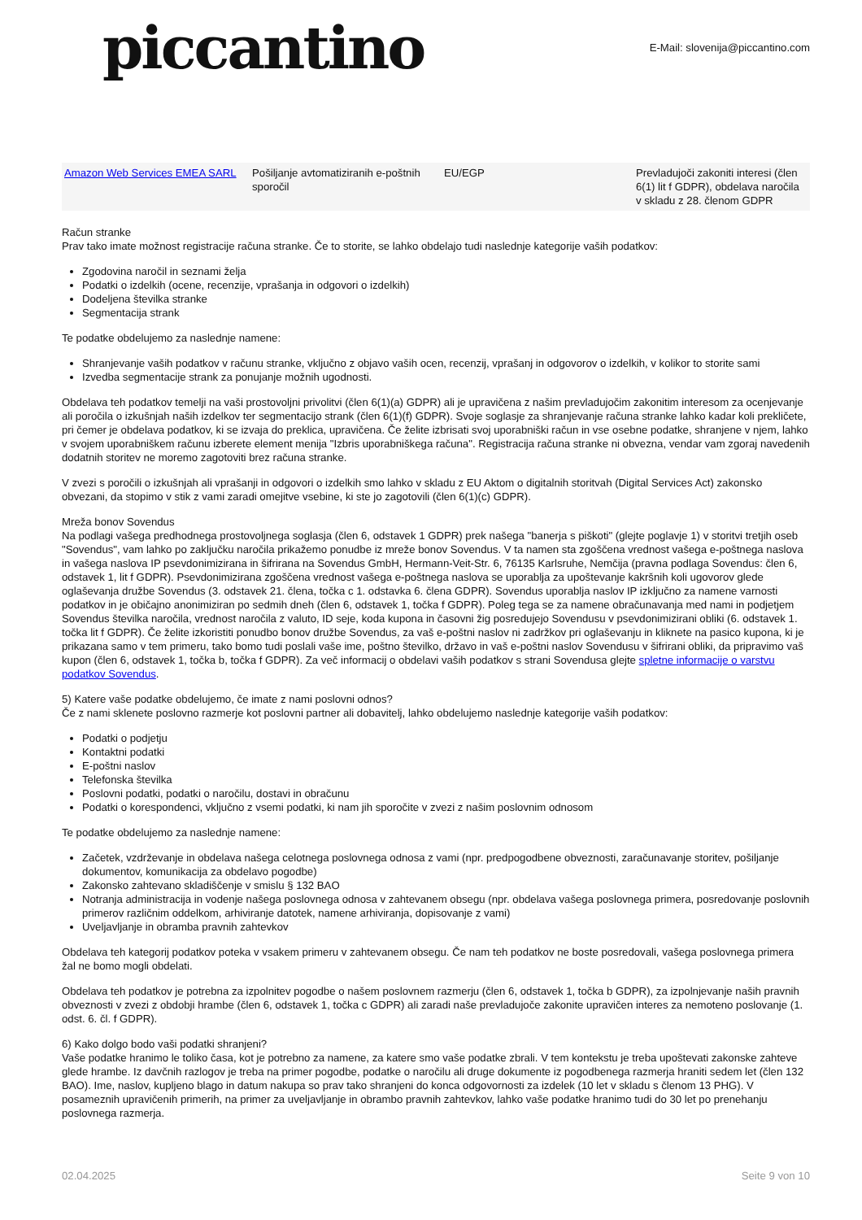piccantino
E-Mail: slovenija@piccantino.com
| Amazon Web Services EMEA SARL | Pošiljanje avtomatiziranih e-poštnih sporočil | EU/EGP | Prevladujoči zakoniti interesi (člen 6(1) lit f GDPR), obdelava naročila v skladu z 28. členom GDPR |
Račun stranke
Prav tako imate možnost registracije računa stranke. Če to storite, se lahko obdelajo tudi naslednje kategorije vaših podatkov:
Zgodovina naročil in seznami želja
Podatki o izdelkih (ocene, recenzije, vprašanja in odgovori o izdelkih)
Dodeljena številka stranke
Segmentacija strank
Te podatke obdelujemo za naslednje namene:
Shranjevanje vaših podatkov v računu stranke, vključno z objavo vaših ocen, recenzij, vprašanj in odgovorov o izdelkih, v kolikor to storite sami
Izvedba segmentacije strank za ponujanje možnih ugodnosti.
Obdelava teh podatkov temelji na vaši prostovoljni privolitvi (člen 6(1)(a) GDPR) ali je upravičena z našim prevladujočim zakonitim interesom za ocenjevanje ali poročila o izkušnjah naših izdelkov ter segmentacijo strank (člen 6(1)(f) GDPR). Svoje soglasje za shranjevanje računa stranke lahko kadar koli prekličete, pri čemer je obdelava podatkov, ki se izvaja do preklica, upravičena. Če želite izbrisati svoj uporabniški račun in vse osebne podatke, shranjene v njem, lahko v svojem uporabniškem računu izberete element menija "Izbris uporabniškega računa". Registracija računa stranke ni obvezna, vendar vam zgoraj navedenih dodatnih storitev ne moremo zagotoviti brez računa stranke.
V zvezi s poročili o izkušnjah ali vprašanji in odgovori o izdelkih smo lahko v skladu z EU Aktom o digitalnih storitvah (Digital Services Act) zakonsko obvezani, da stopimo v stik z vami zaradi omejitve vsebine, ki ste jo zagotovili (člen 6(1)(c) GDPR).
Mreža bonov Sovendus
Na podlagi vašega predhodnega prostovoljnega soglasja (člen 6, odstavek 1 GDPR) prek našega "banerja s piškoti" (glejte poglavje 1) v storitvi tretjih oseb "Sovendus", vam lahko po zaključku naročila prikažemo ponudbe iz mreže bonov Sovendus. V ta namen sta zgoščena vrednost vašega e-poštnega naslova in vašega naslova IP psevdonimizirana in šifrirana na Sovendus GmbH, Hermann-Veit-Str. 6, 76135 Karlsruhe, Nemčija (pravna podlaga Sovendus: člen 6, odstavek 1, lit f GDPR). Psevdonimizirana zgoščena vrednost vašega e-poštnega naslova se uporablja za upoštevanje kakršnih koli ugovorov glede oglaševanja družbe Sovendus (3. odstavek 21. člena, točka c 1. odstavka 6. člena GDPR). Sovendus uporablja naslov IP izključno za namene varnosti podatkov in je običajno anonimiziran po sedmih dneh (člen 6, odstavek 1, točka f GDPR). Poleg tega se za namene obračunavanja med nami in podjetjem Sovendus številka naročila, vrednost naročila z valuto, ID seje, koda kupona in časovni žig posredujejo Sovendusu v psevdonimizirani obliki (6. odstavek 1. točka lit f GDPR). Če želite izkoristiti ponudbo bonov družbe Sovendus, za vaš e-poštni naslov ni zadržkov pri oglaševanju in kliknete na pasico kupona, ki je prikazana samo v tem primeru, tako bomo tudi poslali vaše ime, poštno številko, državo in vaš e-poštni naslov Sovendusu v šifrirani obliki, da pripravimo vaš kupon (člen 6, odstavek 1, točka b, točka f GDPR). Za več informacij o obdelavi vaših podatkov s strani Sovendusa glejte spletne informacije o varstvu podatkov Sovendus.
5) Katere vaše podatke obdelujemo, če imate z nami poslovni odnos?
Če z nami sklenete poslovno razmerje kot poslovni partner ali dobavitelj, lahko obdelujemo naslednje kategorije vaših podatkov:
Podatki o podjetju
Kontaktni podatki
E-poštni naslov
Telefonska številka
Poslovni podatki, podatki o naročilu, dostavi in obračunu
Podatki o korespondenci, vključno z vsemi podatki, ki nam jih sporočite v zvezi z našim poslovnim odnosom
Te podatke obdelujemo za naslednje namene:
Začetek, vzdrževanje in obdelava našega celotnega poslovnega odnosa z vami (npr. predpogodbene obveznosti, zaračunavanje storitev, pošiljanje dokumentov, komunikacija za obdelavo pogodbe)
Zakonsko zahtevano skladiščenje v smislu § 132 BAO
Notranja administracija in vodenje našega poslovnega odnosa v zahtevanem obsegu (npr. obdelava vašega poslovnega primera, posredovanje poslovnih primerov različnim oddelkom, arhiviranje datotek, namene arhiviranja, dopisovanje z vami)
Uveljavljanje in obramba pravnih zahtevkov
Obdelava teh kategorij podatkov poteka v vsakem primeru v zahtevanem obsegu. Če nam teh podatkov ne boste posredovali, vašega poslovnega primera žal ne bomo mogli obdelati.
Obdelava teh podatkov je potrebna za izpolnitev pogodbe o našem poslovnem razmerju (člen 6, odstavek 1, točka b GDPR), za izpolnjevanje naših pravnih obveznosti v zvezi z obdobji hrambe (člen 6, odstavek 1, točka c GDPR) ali zaradi naše prevladujoče zakonite upravičen interes za nemoteno poslovanje (1. odst. 6. čl. f GDPR).
6) Kako dolgo bodo vaši podatki shranjeni?
Vaše podatke hranimo le toliko časa, kot je potrebno za namene, za katere smo vaše podatke zbrali. V tem kontekstu je treba upoštevati zakonske zahteve glede hrambe. Iz davčnih razlogov je treba na primer pogodbe, podatke o naročilu ali druge dokumente iz pogodbenega razmerja hraniti sedem let (člen 132 BAO). Ime, naslov, kupljeno blago in datum nakupa so prav tako shranjeni do konca odgovornosti za izdelek (10 let v skladu s členom 13 PHG). V posameznih upravičenih primerih, na primer za uveljavljanje in obrambo pravnih zahtevkov, lahko vaše podatke hranimo tudi do 30 let po prenehanju poslovnega razmerja.
02.04.2025 Seite 9 von 10